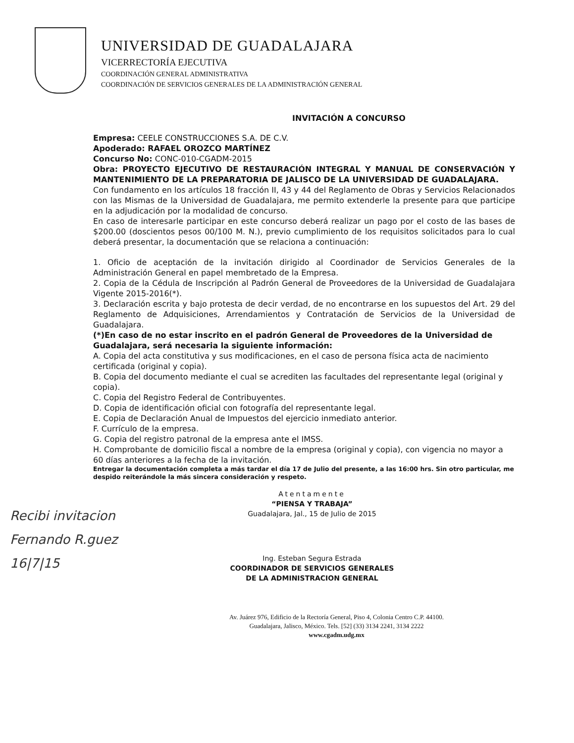UNIVERSIDAD DE GUADALAJARA
VICERRECTORÍA EJECUTIVA
COORDINACIÓN GENERAL ADMINISTRATIVA
COORDINACIÓN DE SERVICIOS GENERALES DE LA ADMINISTRACIÓN GENERAL
INVITACIÓN A CONCURSO
Empresa: CEELE CONSTRUCCIONES S.A. DE C.V.
Apoderado: RAFAEL OROZCO MARTÍNEZ
Concurso No: CONC-010-CGADM-2015
Obra: PROYECTO EJECUTIVO DE RESTAURACIÓN INTEGRAL Y MANUAL DE CONSERVACIÓN Y MANTENIMIENTO DE LA PREPARATORIA DE JALISCO DE LA UNIVERSIDAD DE GUADALAJARA.
Con fundamento en los artículos 18 fracción II, 43 y 44 del Reglamento de Obras y Servicios Relacionados con las Mismas de la Universidad de Guadalajara, me permito extenderle la presente para que participe en la adjudicación por la modalidad de concurso.
En caso de interesarle participar en este concurso deberá realizar un pago por el costo de las bases de $200.00 (doscientos pesos 00/100 M. N.), previo cumplimiento de los requisitos solicitados para lo cual deberá presentar, la documentación que se relaciona a continuación:
1. Oficio de aceptación de la invitación dirigido al Coordinador de Servicios Generales de la Administración General en papel membretado de la Empresa.
2. Copia de la Cédula de Inscripción al Padrón General de Proveedores de la Universidad de Guadalajara Vigente 2015-2016(*).
3. Declaración escrita y bajo protesta de decir verdad, de no encontrarse en los supuestos del Art. 29 del Reglamento de Adquisiciones, Arrendamientos y Contratación de Servicios de la Universidad de Guadalajara.
(*)En caso de no estar inscrito en el padrón General de Proveedores de la Universidad de Guadalajara, será necesaria la siguiente información:
A. Copia del acta constitutiva y sus modificaciones, en el caso de persona física acta de nacimiento certificada (original y copia).
B. Copia del documento mediante el cual se acrediten las facultades del representante legal (original y copia).
C. Copia del Registro Federal de Contribuyentes.
D. Copia de identificación oficial con fotografía del representante legal.
E. Copia de Declaración Anual de Impuestos del ejercicio inmediato anterior.
F. Currículo de la empresa.
G. Copia del registro patronal de la empresa ante el IMSS.
H. Comprobante de domicilio fiscal a nombre de la empresa (original y copia), con vigencia no mayor a 60 días anteriores a la fecha de la invitación.
Entregar la documentación completa a más tardar el día 17 de Julio del presente, a las 16:00 hrs. Sin otro particular, me despido reiterándole la más sincera consideración y respeto.
Recibi invitacion
Fernando R.guez
16|7|15
Atentamente
“PIENSA Y TRABAJA”
Guadalajara, Jal., 15 de Julio de 2015
Ing. Esteban Segura Estrada
COORDINADOR DE SERVICIOS GENERALES
DE LA ADMINISTRACION GENERAL
Av. Juárez 976, Edificio de la Rectoría General, Piso 4, Colonia Centro C.P. 44100.
Guadalajara, Jalisco, México. Tels. [52] (33) 3134 2241, 3134 2222
www.cgadm.udg.mx